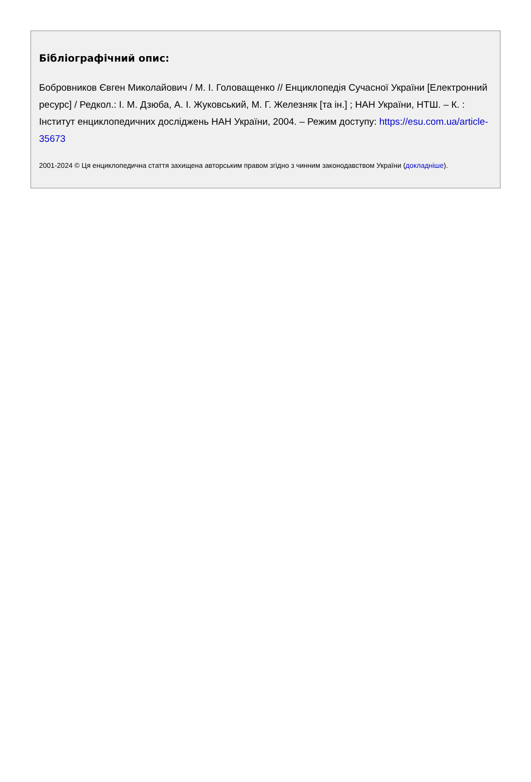Бібліографічний опис:
Бобровников Євген Миколайович / М. І. Головащенко // Енциклопедія Сучасної України [Електронний ресурс] / Редкол.: І. М. Дзюба, А. І. Жуковський, М. Г. Железняк [та ін.] ; НАН України, НТШ. – К. : Інститут енциклопедичних досліджень НАН України, 2004. – Режим доступу: https://esu.com.ua/article-35673
2001-2024 © Ця енциклопедична стаття захищена авторським правом згідно з чинним законодавством України (докладніше).